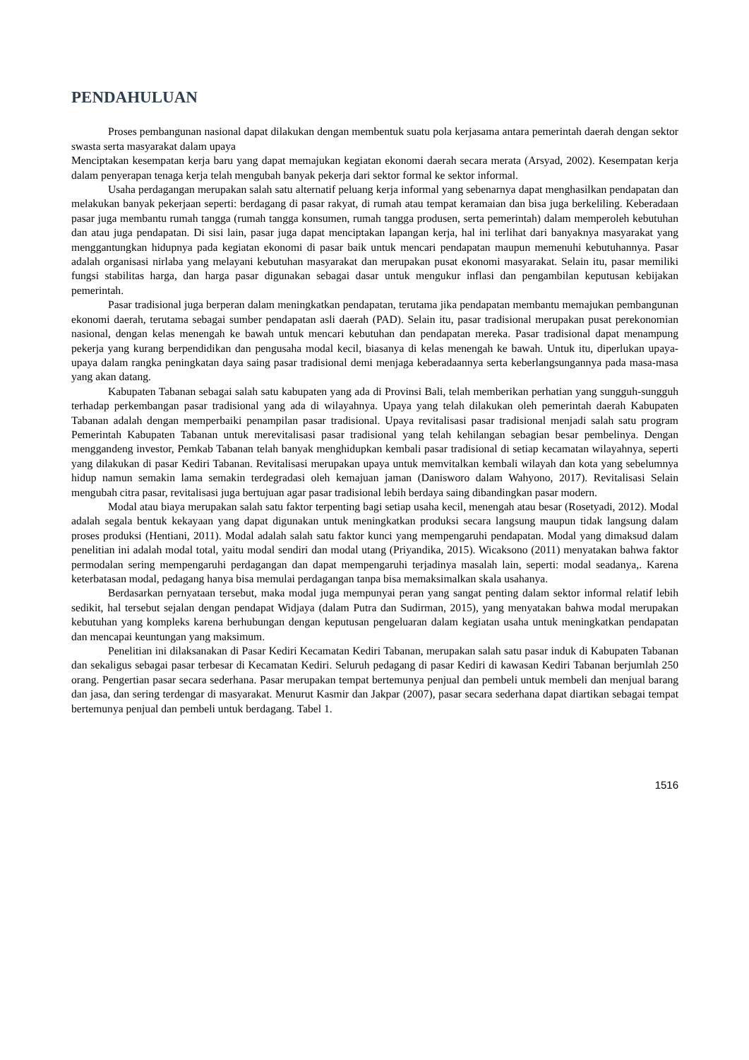PENDAHULUAN
Proses pembangunan nasional dapat dilakukan dengan membentuk suatu pola kerjasama antara pemerintah daerah dengan sektor swasta serta masyarakat dalam upaya
Menciptakan kesempatan kerja baru yang dapat memajukan kegiatan ekonomi daerah secara merata (Arsyad, 2002). Kesempatan kerja dalam penyerapan tenaga kerja telah mengubah banyak pekerja dari sektor formal ke sektor informal.
Usaha perdagangan merupakan salah satu alternatif peluang kerja informal yang sebenarnya dapat menghasilkan pendapatan dan melakukan banyak pekerjaan seperti: berdagang di pasar rakyat, di rumah atau tempat keramaian dan bisa juga berkeliling. Keberadaan pasar juga membantu rumah tangga (rumah tangga konsumen, rumah tangga produsen, serta pemerintah) dalam memperoleh kebutuhan dan atau juga pendapatan. Di sisi lain, pasar juga dapat menciptakan lapangan kerja, hal ini terlihat dari banyaknya masyarakat yang menggantungkan hidupnya pada kegiatan ekonomi di pasar baik untuk mencari pendapatan maupun memenuhi kebutuhannya. Pasar adalah organisasi nirlaba yang melayani kebutuhan masyarakat dan merupakan pusat ekonomi masyarakat. Selain itu, pasar memiliki fungsi stabilitas harga, dan harga pasar digunakan sebagai dasar untuk mengukur inflasi dan pengambilan keputusan kebijakan pemerintah.
Pasar tradisional juga berperan dalam meningkatkan pendapatan, terutama jika pendapatan membantu memajukan pembangunan ekonomi daerah, terutama sebagai sumber pendapatan asli daerah (PAD). Selain itu, pasar tradisional merupakan pusat perekonomian nasional, dengan kelas menengah ke bawah untuk mencari kebutuhan dan pendapatan mereka. Pasar tradisional dapat menampung pekerja yang kurang berpendidikan dan pengusaha modal kecil, biasanya di kelas menengah ke bawah. Untuk itu, diperlukan upaya-upaya dalam rangka peningkatan daya saing pasar tradisional demi menjaga keberadaannya serta keberlangsungannya pada masa-masa yang akan datang.
Kabupaten Tabanan sebagai salah satu kabupaten yang ada di Provinsi Bali, telah memberikan perhatian yang sungguh-sungguh terhadap perkembangan pasar tradisional yang ada di wilayahnya. Upaya yang telah dilakukan oleh pemerintah daerah Kabupaten Tabanan adalah dengan memperbaiki penampilan pasar tradisional. Upaya revitalisasi pasar tradisional menjadi salah satu program Pemerintah Kabupaten Tabanan untuk merevitalisasi pasar tradisional yang telah kehilangan sebagian besar pembelinya. Dengan menggandeng investor, Pemkab Tabanan telah banyak menghidupkan kembali pasar tradisional di setiap kecamatan wilayahnya, seperti yang dilakukan di pasar Kediri Tabanan. Revitalisasi merupakan upaya untuk memvitalkan kembali wilayah dan kota yang sebelumnya hidup namun semakin lama semakin terdegradasi oleh kemajuan jaman (Danisworo dalam Wahyono, 2017). Revitalisasi Selain mengubah citra pasar, revitalisasi juga bertujuan agar pasar tradisional lebih berdaya saing dibandingkan pasar modern.
Modal atau biaya merupakan salah satu faktor terpenting bagi setiap usaha kecil, menengah atau besar (Rosetyadi, 2012). Modal adalah segala bentuk kekayaan yang dapat digunakan untuk meningkatkan produksi secara langsung maupun tidak langsung dalam proses produksi (Hentiani, 2011). Modal adalah salah satu faktor kunci yang mempengaruhi pendapatan. Modal yang dimaksud dalam penelitian ini adalah modal total, yaitu modal sendiri dan modal utang (Priyandika, 2015). Wicaksono (2011) menyatakan bahwa faktor permodalan sering mempengaruhi perdagangan dan dapat mempengaruhi terjadinya masalah lain, seperti: modal seadanya,. Karena keterbatasan modal, pedagang hanya bisa memulai perdagangan tanpa bisa memaksimalkan skala usahanya.
Berdasarkan pernyataan tersebut, maka modal juga mempunyai peran yang sangat penting dalam sektor informal relatif lebih sedikit, hal tersebut sejalan dengan pendapat Widjaya (dalam Putra dan Sudirman, 2015), yang menyatakan bahwa modal merupakan kebutuhan yang kompleks karena berhubungan dengan keputusan pengeluaran dalam kegiatan usaha untuk meningkatkan pendapatan dan mencapai keuntungan yang maksimum.
Penelitian ini dilaksanakan di Pasar Kediri Kecamatan Kediri Tabanan, merupakan salah satu pasar induk di Kabupaten Tabanan dan sekaligus sebagai pasar terbesar di Kecamatan Kediri. Seluruh pedagang di pasar Kediri di kawasan Kediri Tabanan berjumlah 250 orang. Pengertian pasar secara sederhana. Pasar merupakan tempat bertemunya penjual dan pembeli untuk membeli dan menjual barang dan jasa, dan sering terdengar di masyarakat. Menurut Kasmir dan Jakpar (2007), pasar secara sederhana dapat diartikan sebagai tempat bertemunya penjual dan pembeli untuk berdagang. Tabel 1.
1516